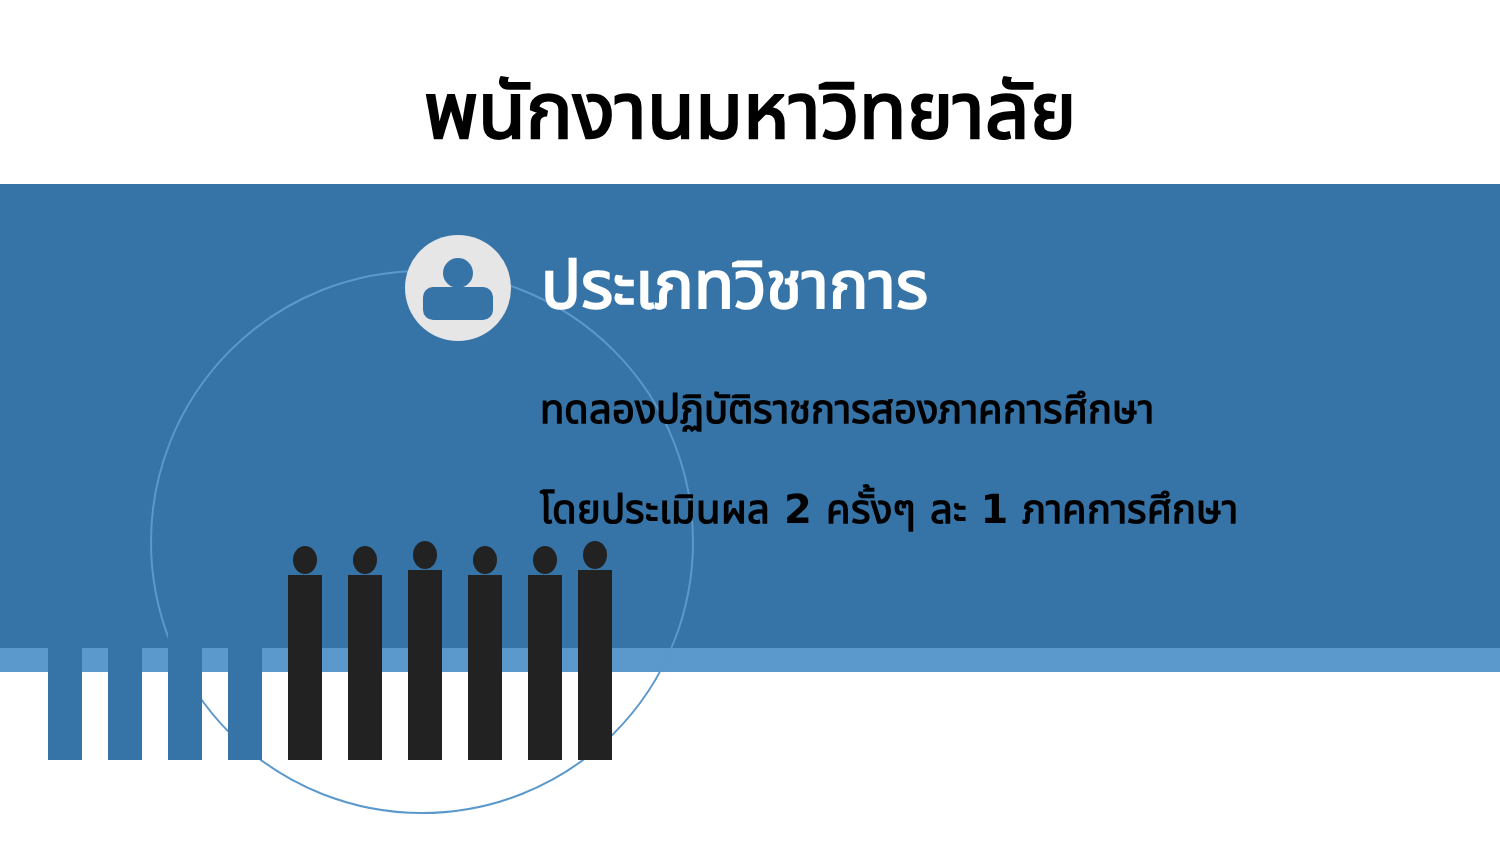พนักงานมหาวิทยาลัย
ประเภทวิชาการ
ทดลองปฏิบัติราชการสองภาคการศึกษา
โดยประเมินผล 2 ครั้งๆ ละ 1 ภาคการศึกษา